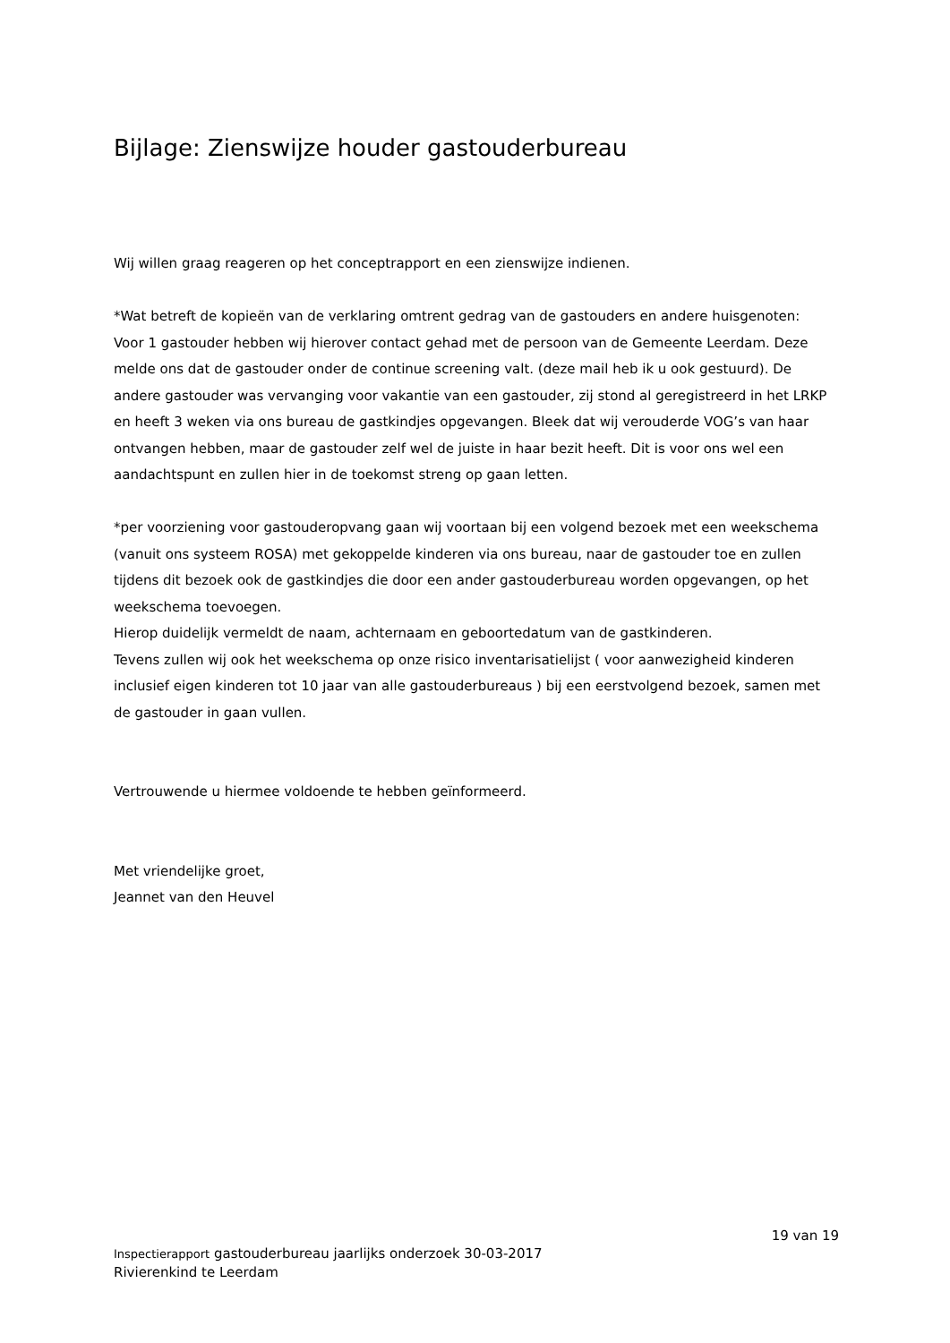Bijlage: Zienswijze houder gastouderbureau
Wij willen graag reageren op het conceptrapport en een zienswijze indienen.
*Wat betreft de kopieën van de verklaring omtrent gedrag van de gastouders en andere huisgenoten:
Voor 1 gastouder hebben wij hierover contact gehad met de persoon van de Gemeente Leerdam. Deze melde ons dat de gastouder onder de continue screening valt. (deze mail heb ik u ook gestuurd). De andere gastouder was vervanging voor vakantie van een gastouder, zij stond al geregistreerd in het LRKP en heeft 3 weken via ons bureau de gastkindjes opgevangen. Bleek dat wij verouderde VOG’s van haar ontvangen hebben, maar de gastouder zelf wel de juiste in haar bezit heeft. Dit is voor ons wel een aandachtspunt en zullen hier in de toekomst streng op gaan letten.
*per voorziening voor gastouderopvang gaan wij voortaan bij een volgend bezoek met een weekschema (vanuit ons systeem ROSA) met gekoppelde kinderen via ons bureau, naar de gastouder toe en zullen tijdens dit bezoek ook de gastkindjes die door een ander gastouderbureau worden opgevangen, op het weekschema toevoegen.
Hierop duidelijk vermeldt de naam, achternaam en geboortedatum van de gastkinderen.
Tevens zullen wij ook het weekschema op onze risico inventarisatielijst ( voor aanwezigheid kinderen inclusief eigen kinderen tot 10 jaar van alle gastouderbureaus ) bij een eerstvolgend bezoek, samen met de gastouder in gaan vullen.
Vertrouwende u hiermee voldoende te hebben geïnformeerd.
Met vriendelijke groet,
Jeannet van den Heuvel
19 van 19
Inspectierapport gastouderbureau jaarlijks onderzoek 30-03-2017
Rivierenkind te Leerdam